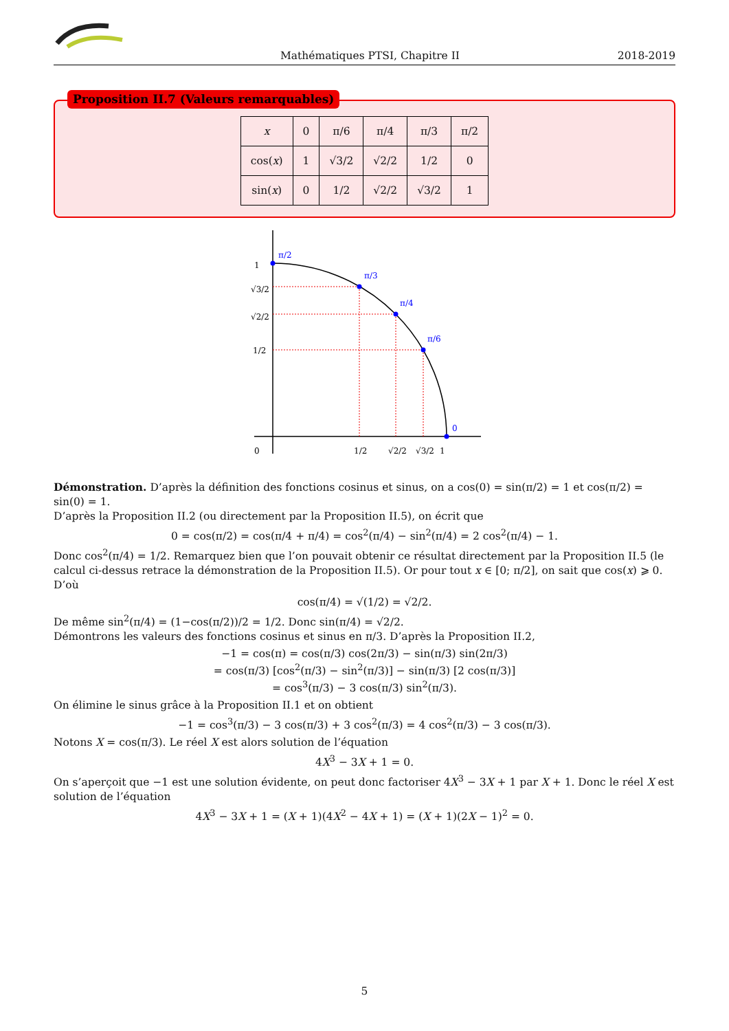Mathématiques PTSI, Chapitre II 2018-2019
Proposition II.7 (Valeurs remarquables)
| x | 0 | π/6 | π/4 | π/3 | π/2 |
| cos( x ) | 1 | √3/2 | √2/2 | 1/2 | 0 |
| sin( x ) | 0 | 1/2 | √2/2 | √3/2 | 1 |
π/2
π/3
π/4
π/6
0
1
√3/2
√2/2
1/2
0
1/2
√2/2
√3/2
1
Démonstration. D’après la définition des fonctions cosinus et sinus, on a cos(0) = sin(π/2) = 1 et cos(π/2) = sin(0) = 1.
D’après la Proposition II.2 (ou directement par la Proposition II.5), on écrit que
0 = cos(π/2) = cos(π/4 + π/4) = cos<sup>2</sup>(π/4) − sin<sup>2</sup>(π/4) = 2 cos<sup>2</sup>(π/4) − 1.
Donc cos<sup>2</sup>(π/4) = 1/2. Remarquez bien que l’on pouvait obtenir ce résultat directement par la Proposition II.5 (le calcul ci-dessus retrace la démonstration de la Proposition II.5). Or pour tout x ∈ [0; π/2], on sait que cos(x) ⩾ 0. D’où
cos(π/4) = √(1/2) = √2/2.
De même sin<sup>2</sup>(π/4) = (1−cos(π/2))/2 = 1/2. Donc sin(π/4) = √2/2.
Démontrons les valeurs des fonctions cosinus et sinus en π/3. D’après la Proposition II.2,
−1 = cos(π) = cos(π/3) cos(2π/3) − sin(π/3) sin(2π/3)
= cos(π/3) [cos<sup>2</sup>(π/3) − sin<sup>2</sup>(π/3)] − sin(π/3) [2 cos(π/3)]
= cos<sup>3</sup>(π/3) − 3 cos(π/3) sin<sup>2</sup>(π/3).
On élimine le sinus grâce à la Proposition II.1 et on obtient
−1 = cos<sup>3</sup>(π/3) − 3 cos(π/3) + 3 cos<sup>2</sup>(π/3) = 4 cos<sup>2</sup>(π/3) − 3 cos(π/3).
Notons X = cos(π/3). Le réel X est alors solution de l’équation
4X<sup>3</sup> − 3X + 1 = 0.
On s’aperçoit que −1 est une solution évidente, on peut donc factoriser 4X<sup>3</sup> − 3X + 1 par X + 1. Donc le réel X est solution de l’équation
4X<sup>3</sup> − 3X + 1 = (X + 1)(4X<sup>2</sup> − 4X + 1) = (X + 1)(2X − 1)<sup>2</sup> = 0.
5